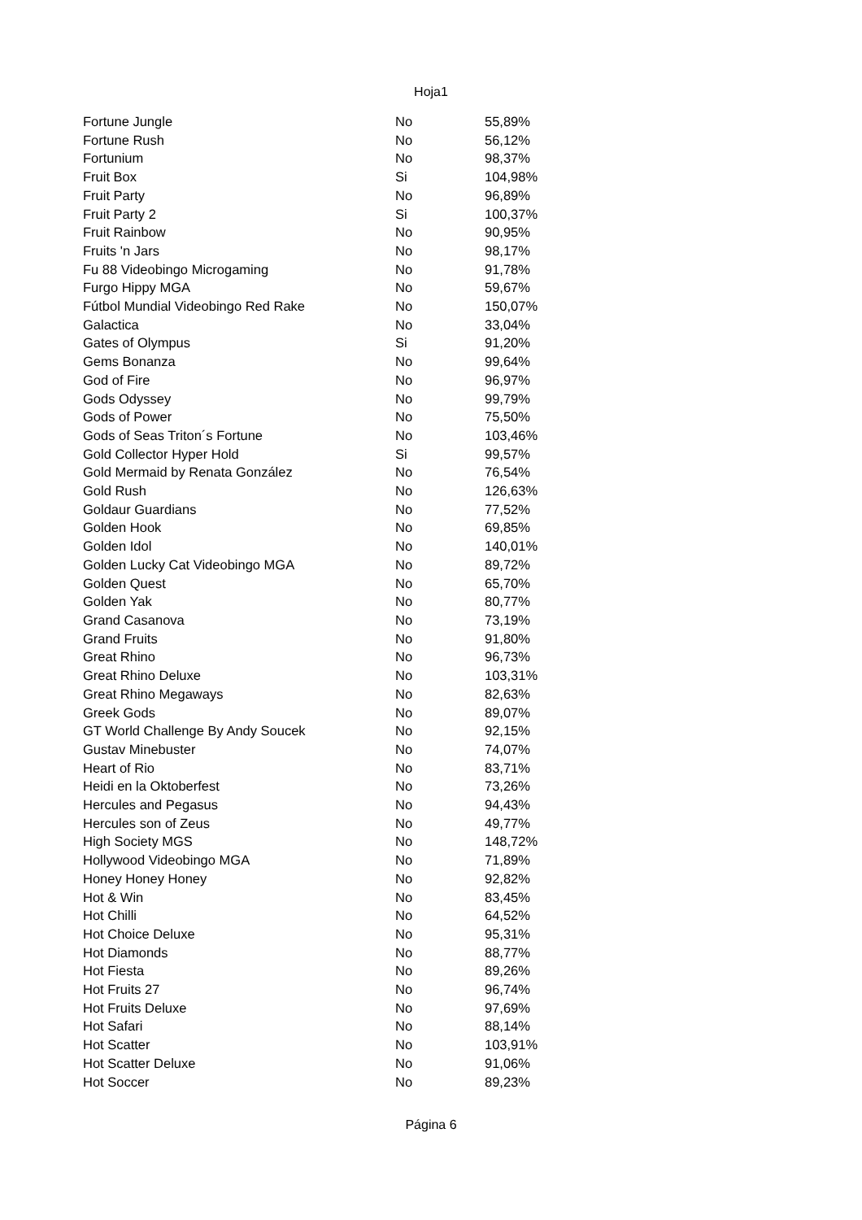Hoja1
| Fortune Jungle | No | 55,89% |
| Fortune Rush | No | 56,12% |
| Fortunium | No | 98,37% |
| Fruit Box | Si | 104,98% |
| Fruit Party | No | 96,89% |
| Fruit Party 2 | Si | 100,37% |
| Fruit Rainbow | No | 90,95% |
| Fruits 'n Jars | No | 98,17% |
| Fu 88 Videobingo Microgaming | No | 91,78% |
| Furgo Hippy MGA | No | 59,67% |
| Fútbol Mundial Videobingo Red Rake | No | 150,07% |
| Galactica | No | 33,04% |
| Gates of Olympus | Si | 91,20% |
| Gems Bonanza | No | 99,64% |
| God of Fire | No | 96,97% |
| Gods Odyssey | No | 99,79% |
| Gods of Power | No | 75,50% |
| Gods of Seas Triton´s Fortune | No | 103,46% |
| Gold Collector Hyper Hold | Si | 99,57% |
| Gold Mermaid by Renata González | No | 76,54% |
| Gold Rush | No | 126,63% |
| Goldaur Guardians | No | 77,52% |
| Golden Hook | No | 69,85% |
| Golden Idol | No | 140,01% |
| Golden Lucky Cat Videobingo MGA | No | 89,72% |
| Golden Quest | No | 65,70% |
| Golden Yak | No | 80,77% |
| Grand Casanova | No | 73,19% |
| Grand Fruits | No | 91,80% |
| Great Rhino | No | 96,73% |
| Great Rhino Deluxe | No | 103,31% |
| Great Rhino Megaways | No | 82,63% |
| Greek Gods | No | 89,07% |
| GT World Challenge By Andy Soucek | No | 92,15% |
| Gustav Minebuster | No | 74,07% |
| Heart of Rio | No | 83,71% |
| Heidi en la Oktoberfest | No | 73,26% |
| Hercules and Pegasus | No | 94,43% |
| Hercules son of Zeus | No | 49,77% |
| High Society MGS | No | 148,72% |
| Hollywood Videobingo MGA | No | 71,89% |
| Honey Honey Honey | No | 92,82% |
| Hot & Win | No | 83,45% |
| Hot Chilli | No | 64,52% |
| Hot Choice Deluxe | No | 95,31% |
| Hot Diamonds | No | 88,77% |
| Hot Fiesta | No | 89,26% |
| Hot Fruits 27 | No | 96,74% |
| Hot Fruits Deluxe | No | 97,69% |
| Hot Safari | No | 88,14% |
| Hot Scatter | No | 103,91% |
| Hot Scatter Deluxe | No | 91,06% |
| Hot Soccer | No | 89,23% |
Página 6